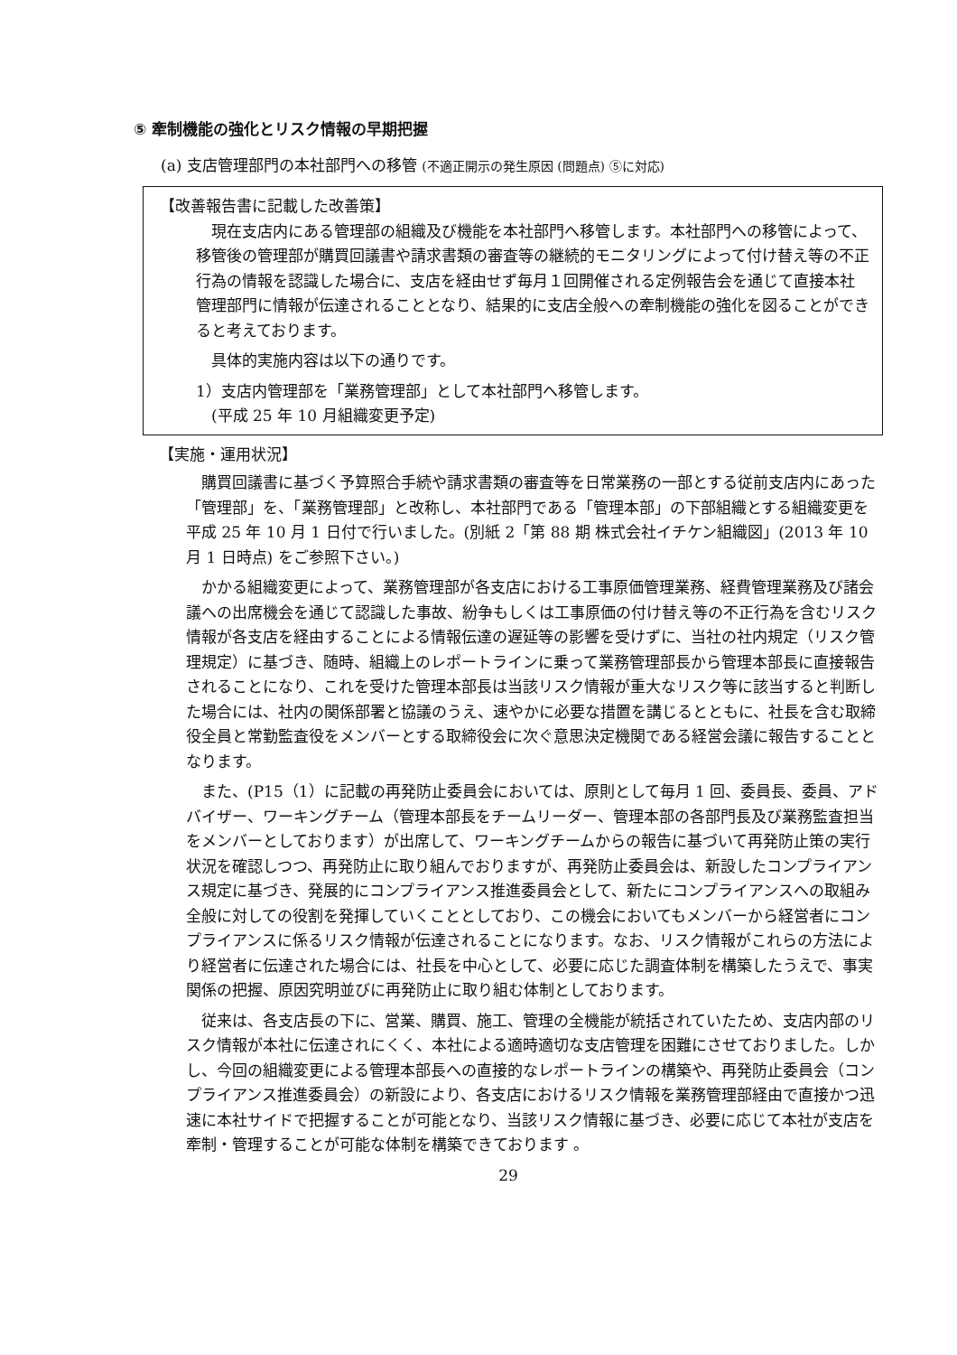⑤ 牽制機能の強化とリスク情報の早期把握
(a) 支店管理部門の本社部門への移管 (不適正開示の発生原因 (問題点) ⑤に対応)
【改善報告書に記載した改善策】
現在支店内にある管理部の組織及び機能を本社部門へ移管します。本社部門への移管によって、移管後の管理部が購買回議書や請求書類の審査等の継続的モニタリングによって付け替え等の不正行為の情報を認識した場合に、支店を経由せず毎月１回開催される定例報告会を通じて直接本社管理部門に情報が伝達されることとなり、結果的に支店全般への牽制機能の強化を図ることができると考えております。
具体的実施内容は以下の通りです。
1）支店内管理部を「業務管理部」として本社部門へ移管します。
　(平成 25 年 10 月組織変更予定)
【実施・運用状況】
購買回議書に基づく予算照合手続や請求書類の審査等を日常業務の一部とする従前支店内にあった「管理部」を、「業務管理部」と改称し、本社部門である「管理本部」の下部組織とする組織変更を平成 25 年 10 月 1 日付で行いました。(別紙 2「第 88 期 株式会社イチケン組織図」(2013 年 10 月 1 日時点) をご参照下さい。)
かかる組織変更によって、業務管理部が各支店における工事原価管理業務、経費管理業務及び諸会議への出席機会を通じて認識した事故、紛争もしくは工事原価の付け替え等の不正行為を含むリスク情報が各支店を経由することによる情報伝達の遅延等の影響を受けずに、当社の社内規定（リスク管理規定）に基づき、随時、組織上のレポートラインに乗って業務管理部長から管理本部長に直接報告されることになり、これを受けた管理本部長は当該リスク情報が重大なリスク等に該当すると判断した場合には、社内の関係部署と協議のうえ、速やかに必要な措置を講じるとともに、社長を含む取締役全員と常勤監査役をメンバーとする取締役会に次ぐ意思決定機関である経営会議に報告することとなります。
また、(P15（1）に記載の再発防止委員会においては、原則として毎月 1 回、委員長、委員、アドバイザー、ワーキングチーム（管理本部長をチームリーダー、管理本部の各部門長及び業務監査担当をメンバーとしております）が出席して、ワーキングチームからの報告に基づいて再発防止策の実行状況を確認しつつ、再発防止に取り組んでおりますが、再発防止委員会は、新設したコンプライアンス規定に基づき、発展的にコンプライアンス推進委員会として、新たにコンプライアンスへの取組み全般に対しての役割を発揮していくこととしており、この機会においてもメンバーから経営者にコンプライアンスに係るリスク情報が伝達されることになります。なお、リスク情報がこれらの方法により経営者に伝達された場合には、社長を中心として、必要に応じた調査体制を構築したうえで、事実関係の把握、原因究明並びに再発防止に取り組む体制としております。
従来は、各支店長の下に、営業、購買、施工、管理の全機能が統括されていたため、支店内部のリスク情報が本社に伝達されにくく、本社による適時適切な支店管理を困難にさせておりました。しかし、今回の組織変更による管理本部長への直接的なレポートラインの構築や、再発防止委員会（コンプライアンス推進委員会）の新設により、各支店におけるリスク情報を業務管理部経由で直接かつ迅速に本社サイドで把握することが可能となり、当該リスク情報に基づき、必要に応じて本社が支店を牽制・管理することが可能な体制を構築できております 。
29